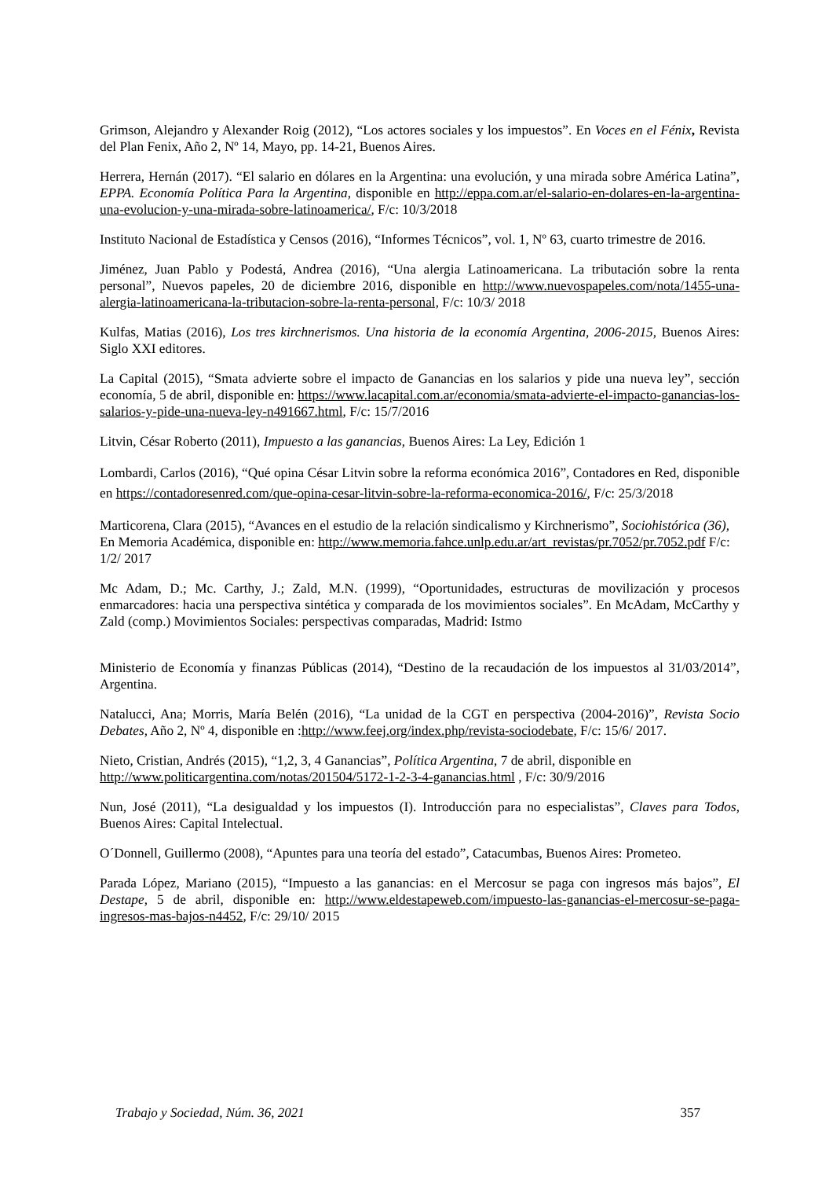Grimson, Alejandro y Alexander Roig (2012), “Los actores sociales y los impuestos”. En Voces en el Fénix, Revista del Plan Fenix, Año 2, Nº 14, Mayo, pp. 14-21, Buenos Aires.
Herrera, Hernán (2017). “El salario en dólares en la Argentina: una evolución, y una mirada sobre América Latina”, EPPA. Economía Política Para la Argentina, disponible en http://eppa.com.ar/el-salario-en-dolares-en-la-argentina-una-evolucion-y-una-mirada-sobre-latinoamerica/, F/c: 10/3/2018
Instituto Nacional de Estadística y Censos (2016), “Informes Técnicos”, vol. 1, Nº 63, cuarto trimestre de 2016.
Jiménez, Juan Pablo y Podestá, Andrea (2016), “Una alergia Latinoamericana. La tributación sobre la renta personal”, Nuevos papeles, 20 de diciembre 2016, disponible en http://www.nuevospapeles.com/nota/1455-una-alergia-latinoamericana-la-tributacion-sobre-la-renta-personal, F/c: 10/3/ 2018
Kulfas, Matias (2016), Los tres kirchnerismos. Una historia de la economía Argentina, 2006-2015, Buenos Aires: Siglo XXI editores.
La Capital (2015), “Smata advierte sobre el impacto de Ganancias en los salarios y pide una nueva ley”, sección economía, 5 de abril, disponible en: https://www.lacapital.com.ar/economia/smata-advierte-el-impacto-ganancias-los-salarios-y-pide-una-nueva-ley-n491667.html, F/c: 15/7/2016
Litvin, César Roberto (2011), Impuesto a las ganancias, Buenos Aires: La Ley, Edición 1
Lombardi, Carlos (2016), “Qué opina César Litvin sobre la reforma económica 2016”, Contadores en Red, disponible en https://contadoresenred.com/que-opina-cesar-litvin-sobre-la-reforma-economica-2016/, F/c: 25/3/2018
Marticorena, Clara (2015), “Avances en el estudio de la relación sindicalismo y Kirchnerismo”, Sociohistórica (36), En Memoria Académica, disponible en: http://www.memoria.fahce.unlp.edu.ar/art_revistas/pr.7052/pr.7052.pdf F/c: 1/2/ 2017
Mc Adam, D.; Mc. Carthy, J.; Zald, M.N. (1999), “Oportunidades, estructuras de movilización y procesos enmarcadores: hacia una perspectiva sintética y comparada de los movimientos sociales”. En McAdam, McCarthy y Zald (comp.) Movimientos Sociales: perspectivas comparadas, Madrid: Istmo
Ministerio de Economía y finanzas Públicas (2014), “Destino de la recaudación de los impuestos al 31/03/2014”, Argentina.
Natalucci, Ana; Morris, María Belén (2016), “La unidad de la CGT en perspectiva (2004-2016)”, Revista Socio Debates, Año 2, Nº 4, disponible en :http://www.feej.org/index.php/revista-sociodebate, F/c: 15/6/ 2017.
Nieto, Cristian, Andrés (2015), “1,2, 3, 4 Ganancias”, Política Argentina, 7 de abril, disponible en http://www.politicargentina.com/notas/201504/5172-1-2-3-4-ganancias.html , F/c: 30/9/2016
Nun, José (2011), “La desigualdad y los impuestos (I). Introducción para no especialistas”, Claves para Todos, Buenos Aires: Capital Intelectual.
O´Donnell, Guillermo (2008), “Apuntes para una teoría del estado”, Catacumbas, Buenos Aires: Prometeo.
Parada López, Mariano (2015), “Impuesto a las ganancias: en el Mercosur se paga con ingresos más bajos”, El Destape, 5 de abril, disponible en: http://www.eldestapeweb.com/impuesto-las-ganancias-el-mercosur-se-paga-ingresos-mas-bajos-n4452, F/c: 29/10/ 2015
Trabajo y Sociedad, Núm. 36, 2021 357